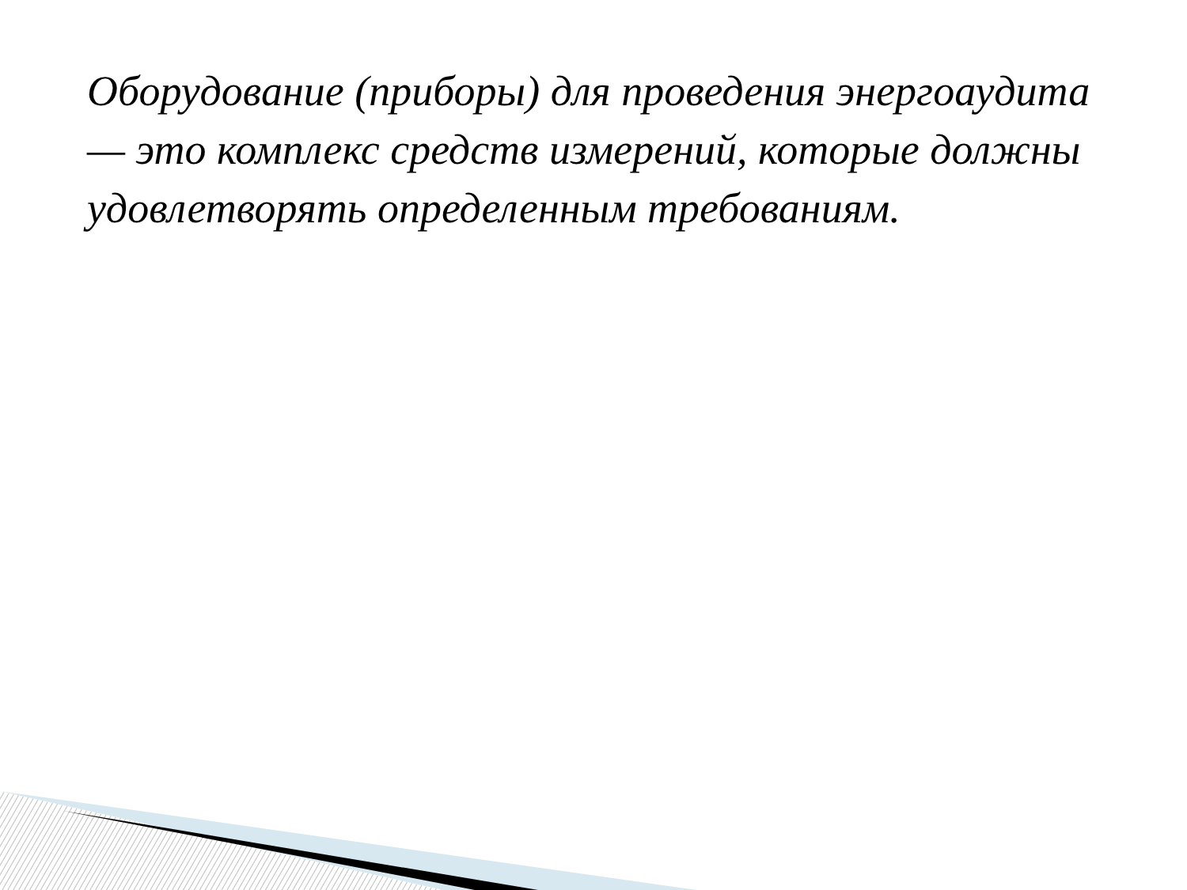Оборудование (приборы) для проведения энергоаудита — это комплекс средств измерений, которые должны удовлетворять определенным требованиям.